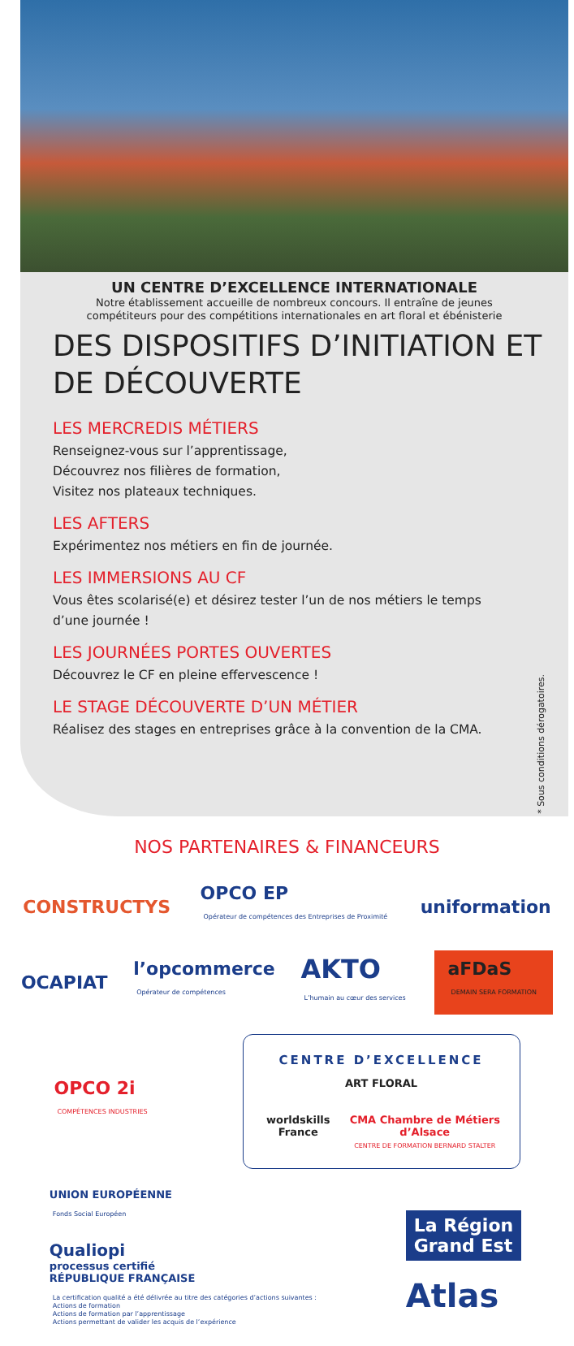UN CENTRE D’EXCELLENCE INTERNATIONALE
Notre établissement accueille de nombreux concours. Il entraîne de jeunes
compétiteurs pour des compétitions internationales en art floral et ébénisterie
DES DISPOSITIFS D’INITIATION ET DE DÉCOUVERTE
LES MERCREDIS MÉTIERS
Renseignez-vous sur l’apprentissage,
Découvrez nos filières de formation,
Visitez nos plateaux techniques.
LES AFTERS
Expérimentez nos métiers en fin de journée.
LES IMMERSIONS AU CF
Vous êtes scolarisé(e) et désirez tester l’un de nos métiers le temps d’une journée !
LES JOURNÉES PORTES OUVERTES
Découvrez le CF en pleine effervescence !
LE STAGE DÉCOUVERTE D’UN MÉTIER
Réalisez des stages en entreprises grâce à la convention de la CMA.
* Sous conditions dérogatoires.
NOS PARTENAIRES & FINANCEURS
CONSTRUCTYS
OPCO EP
Opérateur de compétences des Entreprises de Proximité
uniformation
OCAPIAT
l’opcommerce
Opérateur de compétences
AKTO
L’humain au cœur des services
aFDaS
DEMAIN SERA FORMATION
OPCO 2i
COMPÉTENCES INDUSTRIES
CENTRE D’EXCELLENCE
ART FLORAL
worldskills France CMA Chambre de Métiers d’Alsace
CENTRE DE FORMATION BERNARD STALTER
UNION EUROPÉENNE
Fonds Social Européen
Qualiopi
processus certifié
RÉPUBLIQUE FRANÇAISE
La certification qualité a été délivrée au titre des catégories d’actions suivantes :
Actions de formation
Actions de formation par l’apprentissage
Actions permettant de valider les acquis de l’expérience
La Région
Grand Est
Atlas